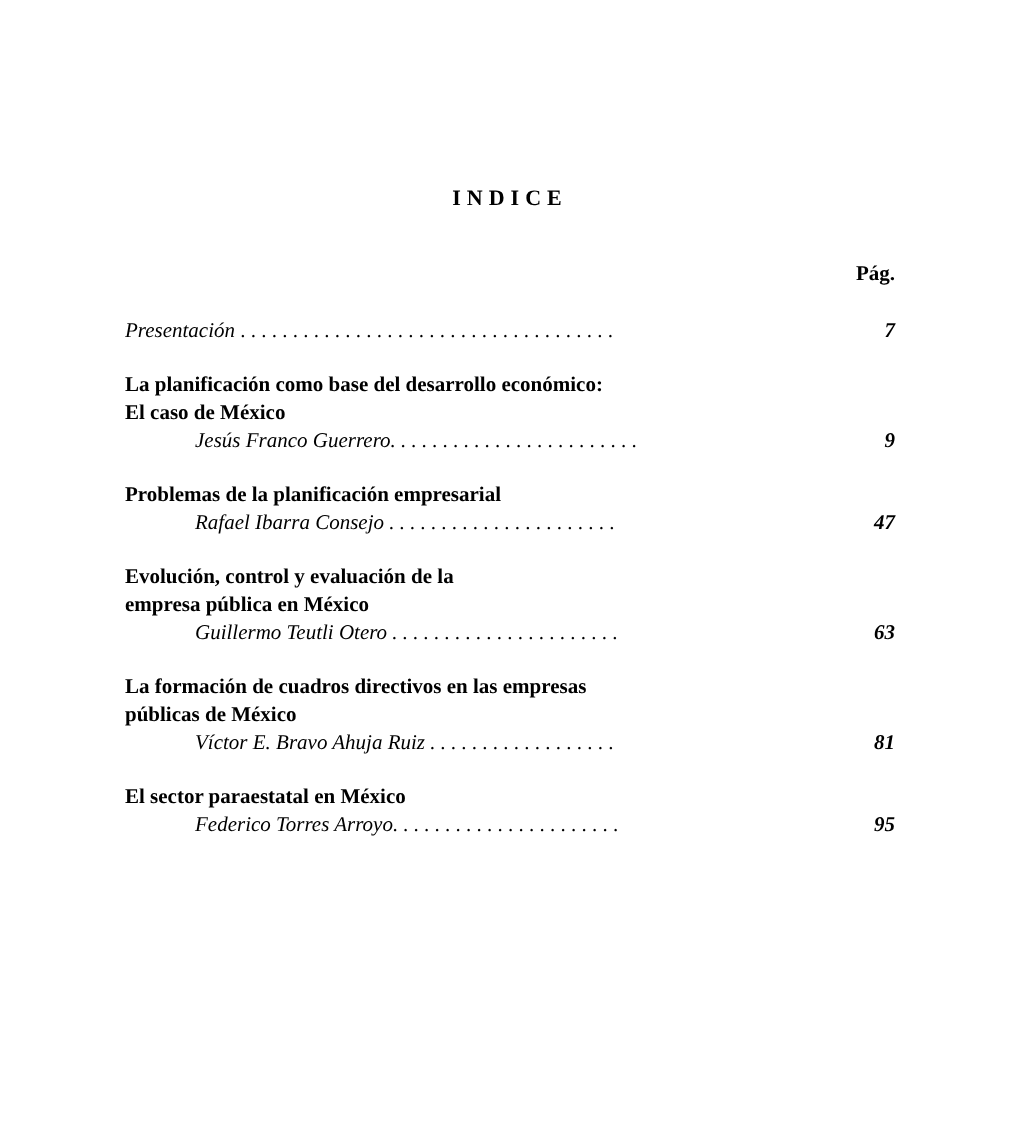INDICE
Pág.
Presentación . . . . . . . . . . . . . . . . . . . . . . . . . . . . . . . . . . . . 7
La planificación como base del desarrollo económico:
El caso de México
Jesús Franco Guerrero. . . . . . . . . . . . . . . . . . . . . . . . 9
Problemas de la planificación empresarial
Rafael Ibarra Consejo . . . . . . . . . . . . . . . . . . . . . . 47
Evolución, control y evaluación de la
empresa pública en México
Guillermo Teutli Otero . . . . . . . . . . . . . . . . . . . . . . 63
La formación de cuadros directivos en las empresas
públicas de México
Víctor E. Bravo Ahuja Ruiz . . . . . . . . . . . . . . . . . . 81
El sector paraestatal en México
Federico Torres Arroyo. . . . . . . . . . . . . . . . . . . . . . 95